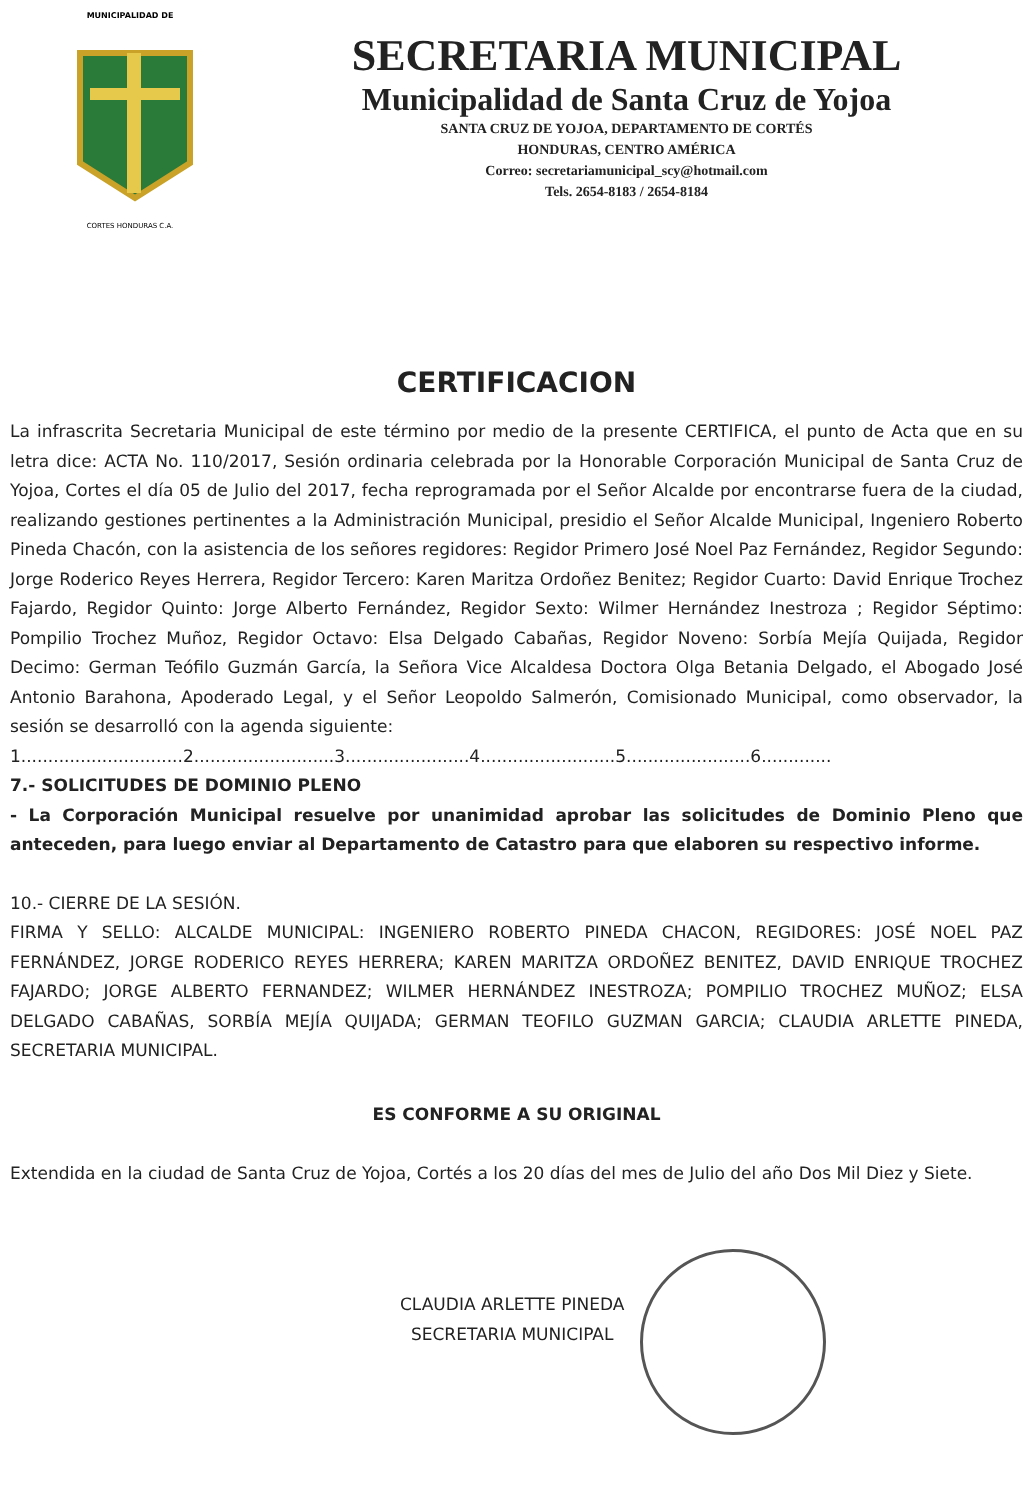MUNICIPALIDAD DE
CORTES HONDURAS C.A.
SECRETARIA MUNICIPAL
Municipalidad de Santa Cruz de Yojoa
SANTA CRUZ DE YOJOA, DEPARTAMENTO DE CORTÉS
HONDURAS, CENTRO AMÉRICA
Correo: secretariamunicipal_scy@hotmail.com
Tels. 2654-8183 / 2654-8184
CERTIFICACION
La infrascrita Secretaria Municipal de este término por medio de la presente CERTIFICA, el punto de Acta que en su letra dice: ACTA No. 110/2017, Sesión ordinaria celebrada por la Honorable Corporación Municipal de Santa Cruz de Yojoa, Cortes el día 05 de Julio del 2017, fecha reprogramada por el Señor Alcalde por encontrarse fuera de la ciudad, realizando gestiones pertinentes a la Administración Municipal, presidio el Señor Alcalde Municipal, Ingeniero Roberto Pineda Chacón, con la asistencia de los señores regidores: Regidor Primero José Noel Paz Fernández, Regidor Segundo: Jorge Roderico Reyes Herrera, Regidor Tercero: Karen Maritza Ordoñez Benitez; Regidor Cuarto: David Enrique Trochez Fajardo, Regidor Quinto: Jorge Alberto Fernández, Regidor Sexto: Wilmer Hernández Inestroza ; Regidor Séptimo: Pompilio Trochez Muñoz, Regidor Octavo: Elsa Delgado Cabañas, Regidor Noveno: Sorbía Mejía Quijada, Regidor Decimo: German Teófilo Guzmán García, la Señora Vice Alcaldesa Doctora Olga Betania Delgado, el Abogado José Antonio Barahona, Apoderado Legal, y el Señor Leopoldo Salmerón, Comisionado Municipal, como observador, la sesión se desarrolló con la agenda siguiente:
1..............................2..........................3.......................4.........................5.......................6.............
7.- SOLICITUDES DE DOMINIO PLENO
- La Corporación Municipal resuelve por unanimidad aprobar las solicitudes de Dominio Pleno que anteceden, para luego enviar al Departamento de Catastro para que elaboren su respectivo informe.
10.- CIERRE DE LA SESIÓN.
FIRMA Y SELLO: ALCALDE MUNICIPAL: INGENIERO ROBERTO PINEDA CHACON, REGIDORES: JOSÉ NOEL PAZ FERNÁNDEZ, JORGE RODERICO REYES HERRERA; KAREN MARITZA ORDOÑEZ BENITEZ, DAVID ENRIQUE TROCHEZ FAJARDO; JORGE ALBERTO FERNANDEZ; WILMER HERNÁNDEZ INESTROZA; POMPILIO TROCHEZ MUÑOZ; ELSA DELGADO CABAÑAS, SORBÍA MEJÍA QUIJADA; GERMAN TEOFILO GUZMAN GARCIA; CLAUDIA ARLETTE PINEDA, SECRETARIA MUNICIPAL.
ES CONFORME A SU ORIGINAL
Extendida en la ciudad de Santa Cruz de Yojoa, Cortés a los 20 días del mes de Julio del año Dos Mil Diez y Siete.
CLAUDIA ARLETTE PINEDA
SECRETARIA MUNICIPAL